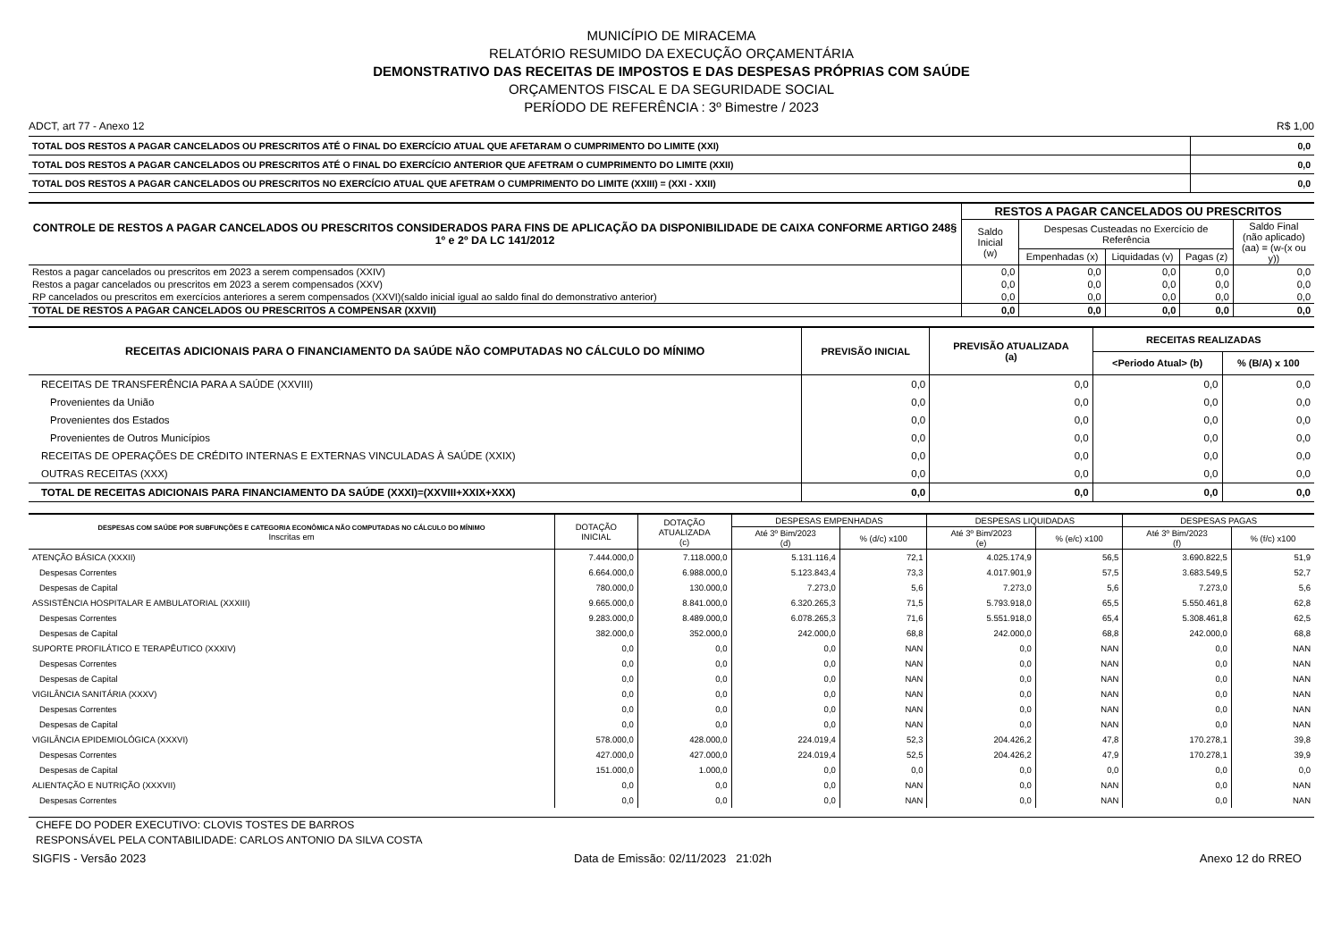MUNICÍPIO DE MIRACEMA
RELATÓRIO RESUMIDO DA EXECUÇÃO ORÇAMENTÁRIA
DEMONSTRATIVO DAS RECEITAS DE IMPOSTOS E DAS DESPESAS PRÓPRIAS COM SAÚDE
ORÇAMENTOS FISCAL E DA SEGURIDADE SOCIAL
PERÍODO DE REFERÊNCIA : 3º Bimestre / 2023
ADCT, art 77 - Anexo 12 R$ 1,00
| TOTAL DOS RESTOS A PAGAR CANCELADOS OU PRESCRITOS ATÉ O FINAL DO EXERCÍCIO ATUAL QUE AFETARAM O CUMPRIMENTO DO LIMITE (XXI) | 0,0 |
| TOTAL DOS RESTOS A PAGAR CANCELADOS OU PRESCRITOS ATÉ O FINAL DO EXERCÍCIO ANTERIOR QUE AFETRAM O CUMPRIMENTO DO LIMITE (XXII) | 0,0 |
| TOTAL DOS RESTOS A PAGAR CANCELADOS OU PRESCRITOS NO EXERCÍCIO ATUAL QUE AFETRAM O CUMPRIMENTO DO LIMITE (XXIII) = (XXI - XXII) | 0,0 |
| CONTROLE DE RESTOS A PAGAR CANCELADOS OU PRESCRITOS CONSIDERADOS PARA FINS DE APLICAÇÃO DA DISPONIBILIDADE DE CAIXA CONFORME ARTIGO 248§ 1º e 2º DA LC 141/2012 | RESTOS A PAGAR CANCELADOS OU PRESCRITOS | | | | |
| --- | --- | --- | --- | --- | --- |
| | Saldo Inicial (w) | Despesas Custeadas no Exercício de Referência | | | Saldo Final (não aplicado) (aa) = (w-(x ou y)) |
| | | Empenhadas (x) | Liquidadas (v) | Pagas (z) | |
| Restos a pagar cancelados ou prescritos em 2023 a serem compensados (XXIV) | 0,0 | 0,0 | 0,0 | 0,0 | 0,0 |
| Restos a pagar cancelados ou prescritos em 2023 a serem compensados (XXV) | 0,0 | 0,0 | 0,0 | 0,0 | 0,0 |
| RP cancelados ou prescritos em exercícios anteriores a serem compensados (XXVI)(saldo inicial igual ao saldo final do demonstrativo anterior) | 0,0 | 0,0 | 0,0 | 0,0 | 0,0 |
| TOTAL DE RESTOS A PAGAR CANCELADOS OU PRESCRITOS A COMPENSAR (XXVII) | 0,0 | 0,0 | 0,0 | 0,0 | 0,0 |
| RECEITAS ADICIONAIS PARA O FINANCIAMENTO DA SAÚDE NÃO COMPUTADAS NO CÁLCULO DO MÍNIMO | PREVISÃO INICIAL | PREVISÃO ATUALIZADA (a) | RECEITAS REALIZADAS | |
| --- | --- | --- | --- | --- |
| | | | <Periodo Atual> (b) | % (B/A) x 100 |
| RECEITAS DE TRANSFERÊNCIA PARA A SAÚDE (XXVIII) | 0,0 | 0,0 | 0,0 | 0,0 |
| Provenientes da União | 0,0 | 0,0 | 0,0 | 0,0 |
| Provenientes dos Estados | 0,0 | 0,0 | 0,0 | 0,0 |
| Provenientes de Outros Municípios | 0,0 | 0,0 | 0,0 | 0,0 |
| RECEITAS DE OPERAÇÕES DE CRÉDITO INTERNAS E EXTERNAS VINCULADAS À SAÚDE (XXIX) | 0,0 | 0,0 | 0,0 | 0,0 |
| OUTRAS RECEITAS (XXX) | 0,0 | 0,0 | 0,0 | 0,0 |
| TOTAL DE RECEITAS ADICIONAIS PARA FINANCIAMENTO DA SAÚDE (XXXI)=(XXVIII+XXIX+XXX) | 0,0 | 0,0 | 0,0 | 0,0 |
| DESPESAS COM SAÚDE POR SUBFUNÇÕES E CATEGORIA ECONÔMICA NÃO COMPUTADAS NO CÁLCULO DO MÍNIMO Inscritas em | DOTAÇÃO INICIAL | DOTAÇÃO ATUALIZADA (c) | DESPESAS EMPENHADAS | | DESPESAS LIQUIDADAS | | DESPESAS PAGAS | |
| --- | --- | --- | --- | --- | --- | --- | --- | --- |
| | | | Até 3º Bim/2023 (d) | % (d/c) x100 | Até 3º Bim/2023 (e) | % (e/c) x100 | Até 3º Bim/2023 (f) | % (f/c) x100 |
| ATENÇÃO BÁSICA (XXXII) | 7.444.000,0 | 7.118.000,0 | 5.131.116,4 | 72,1 | 4.025.174,9 | 56,5 | 3.690.822,5 | 51,9 |
| Despesas Correntes | 6.664.000,0 | 6.988.000,0 | 5.123.843,4 | 73,3 | 4.017.901,9 | 57,5 | 3.683.549,5 | 52,7 |
| Despesas de Capital | 780.000,0 | 130.000,0 | 7.273,0 | 5,6 | 7.273,0 | 5,6 | 7.273,0 | 5,6 |
| ASSISTÊNCIA HOSPITALAR E AMBULATORIAL (XXXIII) | 9.665.000,0 | 8.841.000,0 | 6.320.265,3 | 71,5 | 5.793.918,0 | 65,5 | 5.550.461,8 | 62,8 |
| Despesas Correntes | 9.283.000,0 | 8.489.000,0 | 6.078.265,3 | 71,6 | 5.551.918,0 | 65,4 | 5.308.461,8 | 62,5 |
| Despesas de Capital | 382.000,0 | 352.000,0 | 242.000,0 | 68,8 | 242.000,0 | 68,8 | 242.000,0 | 68,8 |
| SUPORTE PROFILÁTICO E TERAPÊUTICO (XXXIV) | 0,0 | 0,0 | 0,0 | NAN | 0,0 | NAN | 0,0 | NAN |
| Despesas Correntes | 0,0 | 0,0 | 0,0 | NAN | 0,0 | NAN | 0,0 | NAN |
| Despesas de Capital | 0,0 | 0,0 | 0,0 | NAN | 0,0 | NAN | 0,0 | NAN |
| VIGILÂNCIA SANITÁRIA (XXXV) | 0,0 | 0,0 | 0,0 | NAN | 0,0 | NAN | 0,0 | NAN |
| Despesas Correntes | 0,0 | 0,0 | 0,0 | NAN | 0,0 | NAN | 0,0 | NAN |
| Despesas de Capital | 0,0 | 0,0 | 0,0 | NAN | 0,0 | NAN | 0,0 | NAN |
| VIGILÂNCIA EPIDEMIOLÓGICA (XXXVI) | 578.000,0 | 428.000,0 | 224.019,4 | 52,3 | 204.426,2 | 47,8 | 170.278,1 | 39,8 |
| Despesas Correntes | 427.000,0 | 427.000,0 | 224.019,4 | 52,5 | 204.426,2 | 47,9 | 170.278,1 | 39,9 |
| Despesas de Capital | 151.000,0 | 1.000,0 | 0,0 | 0,0 | 0,0 | 0,0 | 0,0 | 0,0 |
| ALIENTAÇÃO E NUTRIÇÃO (XXXVII) | 0,0 | 0,0 | 0,0 | NAN | 0,0 | NAN | 0,0 | NAN |
| Despesas Correntes | 0,0 | 0,0 | 0,0 | NAN | 0,0 | NAN | 0,0 | NAN |
CHEFE DO PODER EXECUTIVO: CLOVIS TOSTES DE BARROS
RESPONSÁVEL PELA CONTABILIDADE: CARLOS ANTONIO DA SILVA COSTA
SIGFIS - Versão 2023 Data de Emissão: 02/11/2023 21:02h Anexo 12 do RREO